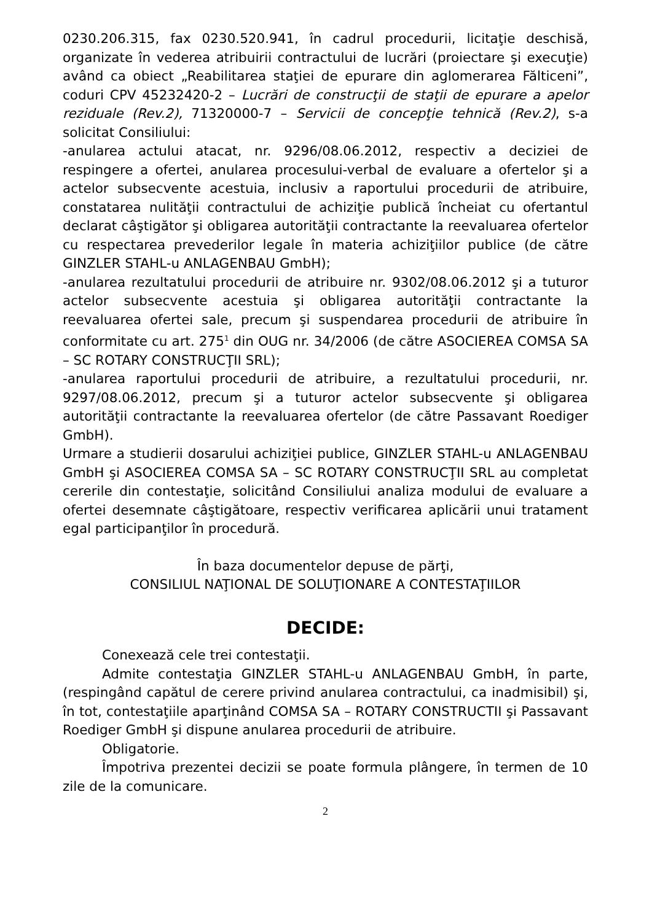0230.206.315, fax 0230.520.941, în cadrul procedurii, licitaţie deschisă, organizate în vederea atribuirii contractului de lucrări (proiectare şi execuţie) având ca obiect „Reabilitarea staţiei de epurare din aglomerarea Fălticeni”, coduri CPV 45232420-2 – Lucrări de construcţii de staţii de epurare a apelor reziduale (Rev.2), 71320000-7 – Servicii de concepţie tehnică (Rev.2), s-a solicitat Consiliului:
-anularea actului atacat, nr. 9296/08.06.2012, respectiv a deciziei de respingere a ofertei, anularea procesului-verbal de evaluare a ofertelor şi a actelor subsecvente acestuia, inclusiv a raportului procedurii de atribuire, constatarea nulităţii contractului de achiziţie publică încheiat cu ofertantul declarat câştigător şi obligarea autorităţii contractante la reevaluarea ofertelor cu respectarea prevederilor legale în materia achiziţiilor publice (de către GINZLER STAHL-u ANLAGENBAU GmbH);
-anularea rezultatului procedurii de atribuire nr. 9302/08.06.2012 şi a tuturor actelor subsecvente acestuia şi obligarea autorităţii contractante la reevaluarea ofertei sale, precum şi suspendarea procedurii de atribuire în conformitate cu art. 275<sup>1</sup> din OUG nr. 34/2006 (de către ASOCIEREA COMSA SA – SC ROTARY CONSTRUCŢII SRL);
-anularea raportului procedurii de atribuire, a rezultatului procedurii, nr. 9297/08.06.2012, precum şi a tuturor actelor subsecvente şi obligarea autorităţii contractante la reevaluarea ofertelor (de către Passavant Roediger GmbH).
Urmare a studierii dosarului achiziţiei publice, GINZLER STAHL-u ANLAGENBAU GmbH şi ASOCIEREA COMSA SA – SC ROTARY CONSTRUCŢII SRL au completat cererile din contestaţie, solicitând Consiliului analiza modului de evaluare a ofertei desemnate câştigătoare, respectiv verificarea aplicării unui tratament egal participanţilor în procedură.
În baza documentelor depuse de părţi,
CONSILIUL NAŢIONAL DE SOLUŢIONARE A CONTESTAŢIILOR
DECIDE:
Conexează cele trei contestaţii.
Admite contestaţia GINZLER STAHL-u ANLAGENBAU GmbH, în parte, (respingând capătul de cerere privind anularea contractului, ca inadmisibil) şi, în tot, contestaţiile aparţinând COMSA SA – ROTARY CONSTRUCTII şi Passavant Roediger GmbH şi dispune anularea procedurii de atribuire.
Obligatorie.
Împotriva prezentei decizii se poate formula plângere, în termen de 10 zile de la comunicare.
2